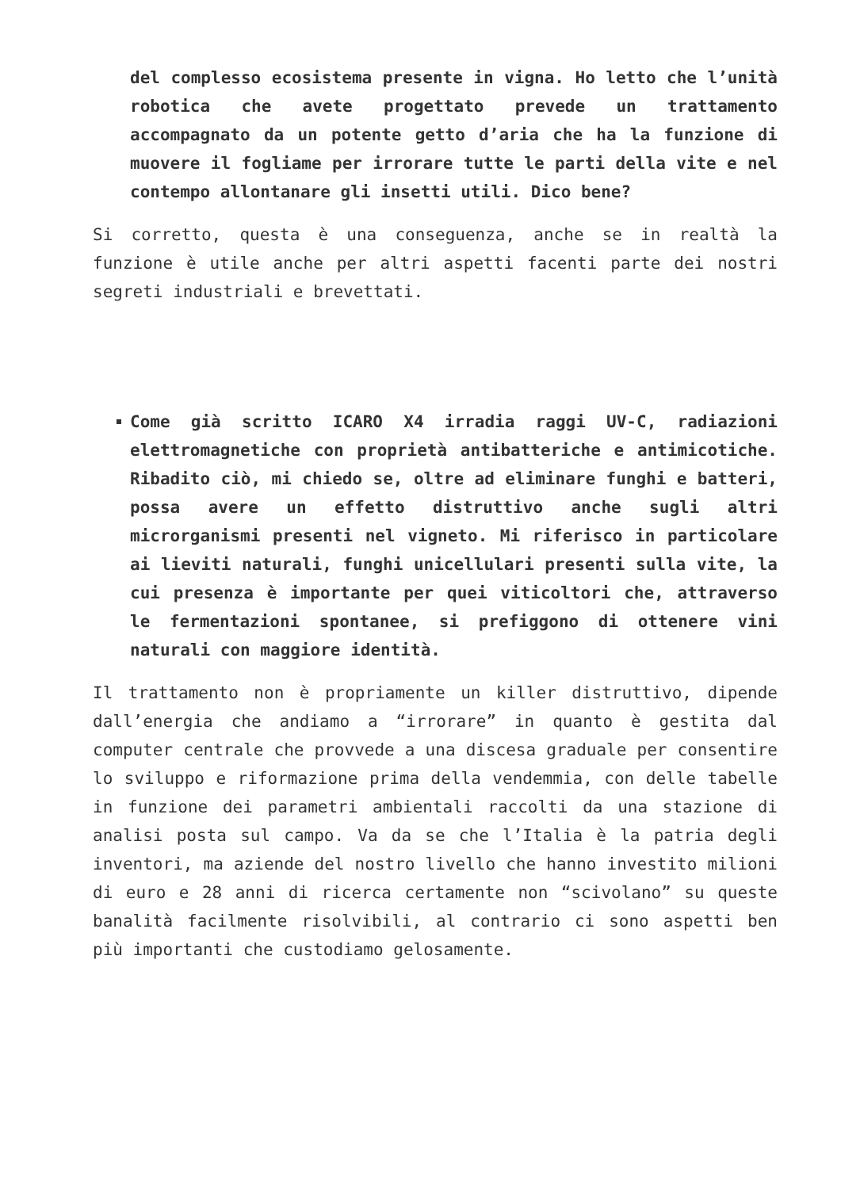del complesso ecosistema presente in vigna. Ho letto che l’unità robotica che avete progettato prevede un trattamento accompagnato da un potente getto d’aria che ha la funzione di muovere il fogliame per irrorare tutte le parti della vite e nel contempo allontanare gli insetti utili. Dico bene?
Si corretto, questa è una conseguenza, anche se in realtà la funzione è utile anche per altri aspetti facenti parte dei nostri segreti industriali e brevettati.
Come già scritto ICARO X4 irradia raggi UV-C, radiazioni elettromagnetiche con proprietà antibatteriche e antimicotiche. Ribadito ciò, mi chiedo se, oltre ad eliminare funghi e batteri, possa avere un effetto distruttivo anche sugli altri microrganismi presenti nel vigneto. Mi riferisco in particolare ai lieviti naturali, funghi unicellulari presenti sulla vite, la cui presenza è importante per quei viticoltori che, attraverso le fermentazioni spontanee, si prefiggono di ottenere vini naturali con maggiore identità.
Il trattamento non è propriamente un killer distruttivo, dipende dall’energia che andiamo a “irrorare” in quanto è gestita dal computer centrale che provvede a una discesa graduale per consentire lo sviluppo e riformazione prima della vendemmia, con delle tabelle in funzione dei parametri ambientali raccolti da una stazione di analisi posta sul campo. Va da se che l’Italia è la patria degli inventori, ma aziende del nostro livello che hanno investito milioni di euro e 28 anni di ricerca certamente non “scivolano” su queste banalità facilmente risolvibili, al contrario ci sono aspetti ben più importanti che custodiamo gelosamente.